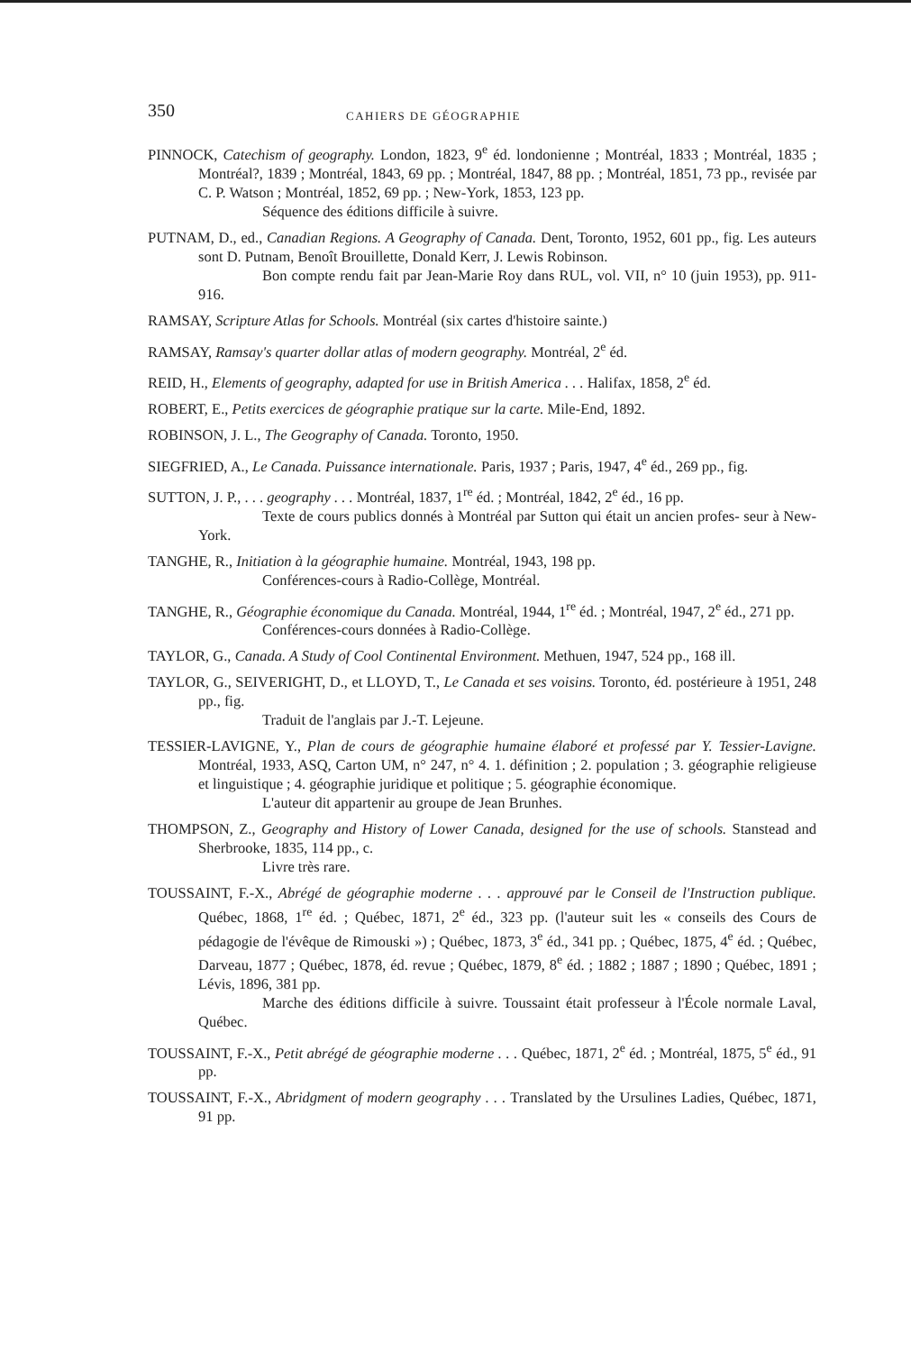350 CAHIERS DE GÉOGRAPHIE
PINNOCK, Catechism of geography. London, 1823, 9<sup>e</sup> éd. londonienne ; Montréal, 1833 ; Montréal, 1835 ; Montréal?, 1839 ; Montréal, 1843, 69 pp. ; Montréal, 1847, 88 pp. ; Montréal, 1851, 73 pp., revisée par C. P. Watson ; Montréal, 1852, 69 pp. ; New-York, 1853, 123 pp.
Séquence des éditions difficile à suivre.
PUTNAM, D., ed., Canadian Regions. A Geography of Canada. Dent, Toronto, 1952, 601 pp., fig. Les auteurs sont D. Putnam, Benoît Brouillette, Donald Kerr, J. Lewis Robinson.
Bon compte rendu fait par Jean-Marie Roy dans RUL, vol. VII, n° 10 (juin 1953), pp. 911-916.
RAMSAY, Scripture Atlas for Schools. Montréal (six cartes d'histoire sainte.)
RAMSAY, Ramsay's quarter dollar atlas of modern geography. Montréal, 2<sup>e</sup> éd.
REID, H., Elements of geography, adapted for use in British America . . . Halifax, 1858, 2<sup>e</sup> éd.
ROBERT, E., Petits exercices de géographie pratique sur la carte. Mile-End, 1892.
ROBINSON, J. L., The Geography of Canada. Toronto, 1950.
SIEGFRIED, A., Le Canada. Puissance internationale. Paris, 1937 ; Paris, 1947, 4<sup>e</sup> éd., 269 pp., fig.
SUTTON, J. P., . . . geography . . . Montréal, 1837, 1<sup>re</sup> éd. ; Montréal, 1842, 2<sup>e</sup> éd., 16 pp.
Texte de cours publics donnés à Montréal par Sutton qui était un ancien profes- seur à New-York.
TANGHE, R., Initiation à la géographie humaine. Montréal, 1943, 198 pp.
Conférences-cours à Radio-Collège, Montréal.
TANGHE, R., Géographie économique du Canada. Montréal, 1944, 1<sup>re</sup> éd. ; Montréal, 1947, 2<sup>e</sup> éd., 271 pp.
Conférences-cours données à Radio-Collège.
TAYLOR, G., Canada. A Study of Cool Continental Environment. Methuen, 1947, 524 pp., 168 ill.
TAYLOR, G., SEIVERIGHT, D., et LLOYD, T., Le Canada et ses voisins. Toronto, éd. postérieure à 1951, 248 pp., fig.
Traduit de l'anglais par J.-T. Lejeune.
TESSIER-LAVIGNE, Y., Plan de cours de géographie humaine élaboré et professé par Y. Tessier-Lavigne. Montréal, 1933, ASQ, Carton UM, n° 247, n° 4. 1. définition ; 2. population ; 3. géographie religieuse et linguistique ; 4. géographie juridique et politique ; 5. géographie économique.
L'auteur dit appartenir au groupe de Jean Brunhes.
THOMPSON, Z., Geography and History of Lower Canada, designed for the use of schools. Stanstead and Sherbrooke, 1835, 114 pp., c.
Livre très rare.
TOUSSAINT, F.-X., Abrégé de géographie moderne . . . approuvé par le Conseil de l'Instruction publique. Québec, 1868, 1<sup>re</sup> éd. ; Québec, 1871, 2<sup>e</sup> éd., 323 pp. (l'auteur suit les « conseils des Cours de pédagogie de l'évêque de Rimouski ») ; Québec, 1873, 3<sup>e</sup> éd., 341 pp. ; Québec, 1875, 4<sup>e</sup> éd. ; Québec, Darveau, 1877 ; Québec, 1878, éd. revue ; Québec, 1879, 8<sup>e</sup> éd. ; 1882 ; 1887 ; 1890 ; Québec, 1891 ; Lévis, 1896, 381 pp.
Marche des éditions difficile à suivre. Toussaint était professeur à l'École normale Laval, Québec.
TOUSSAINT, F.-X., Petit abrégé de géographie moderne . . . Québec, 1871, 2<sup>e</sup> éd. ; Montréal, 1875, 5<sup>e</sup> éd., 91 pp.
TOUSSAINT, F.-X., Abridgment of modern geography . . . Translated by the Ursulines Ladies, Québec, 1871, 91 pp.